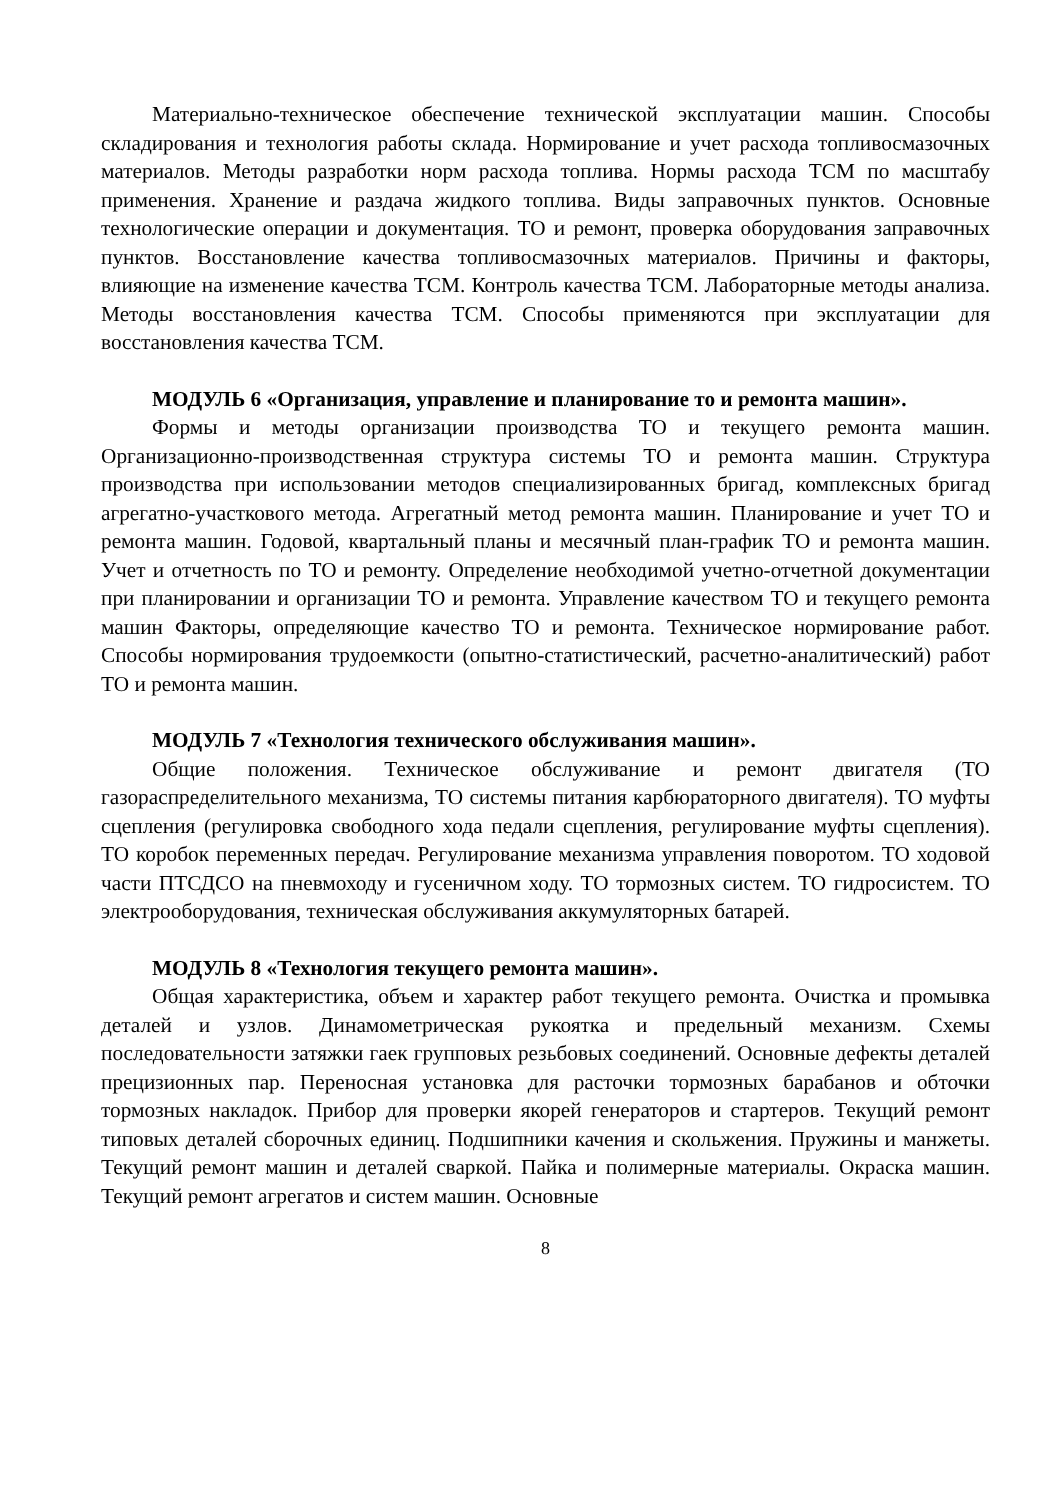Материально-техническое обеспечение технической эксплуатации машин. Способы складирования и технология работы склада. Нормирование и учет расхода топливосмазочных материалов. Методы разработки норм расхода топлива. Нормы расхода ТСМ по масштабу применения. Хранение и раздача жидкого топлива. Виды заправочных пунктов. Основные технологические операции и документация. ТО и ремонт, проверка оборудования заправочных пунктов. Восстановление качества топливосмазочных материалов. Причины и факторы, влияющие на изменение качества ТСМ. Контроль качества ТСМ. Лабораторные методы анализа. Методы восстановления качества ТСМ. Способы применяются при эксплуатации для восстановления качества ТСМ.
МОДУЛЬ 6 «Организация, управление и планирование то и ремонта машин».
Формы и методы организации производства ТО и текущего ремонта машин. Организационно-производственная структура системы ТО и ремонта машин. Структура производства при использовании методов специализированных бригад, комплексных бригад агрегатно-участкового метода. Агрегатный метод ремонта машин. Планирование и учет ТО и ремонта машин. Годовой, квартальный планы и месячный план-график ТО и ремонта машин. Учет и отчетность по ТО и ремонту. Определение необходимой учетно-отчетной документации при планировании и организации ТО и ремонта. Управление качеством ТО и текущего ремонта машин Факторы, определяющие качество ТО и ремонта. Техническое нормирование работ. Способы нормирования трудоемкости (опытно-статистический, расчетно-аналитический) работ ТО и ремонта машин.
МОДУЛЬ 7 «Технология технического обслуживания машин».
Общие положения. Техническое обслуживание и ремонт двигателя (ТО газораспределительного механизма, ТО системы питания карбюраторного двигателя). ТО муфты сцепления (регулировка свободного хода педали сцепления, регулирование муфты сцепления). ТО коробок переменных передач. Регулирование механизма управления поворотом. ТО ходовой части ПТСДСО на пневмоходу и гусеничном ходу. ТО тормозных систем. ТО гидросистем. ТО электрооборудования, техническая обслуживания аккумуляторных батарей.
МОДУЛЬ 8 «Технология текущего ремонта машин».
Общая характеристика, объем и характер работ текущего ремонта. Очистка и промывка деталей и узлов. Динамометрическая рукоятка и предельный механизм. Схемы последовательности затяжки гаек групповых резьбовых соединений. Основные дефекты деталей прецизионных пар. Переносная установка для расточки тормозных барабанов и обточки тормозных накладок. Прибор для проверки якорей генераторов и стартеров. Текущий ремонт типовых деталей сборочных единиц. Подшипники качения и скольжения. Пружины и манжеты. Текущий ремонт машин и деталей сваркой. Пайка и полимерные материалы. Окраска машин. Текущий ремонт агрегатов и систем машин. Основные
8